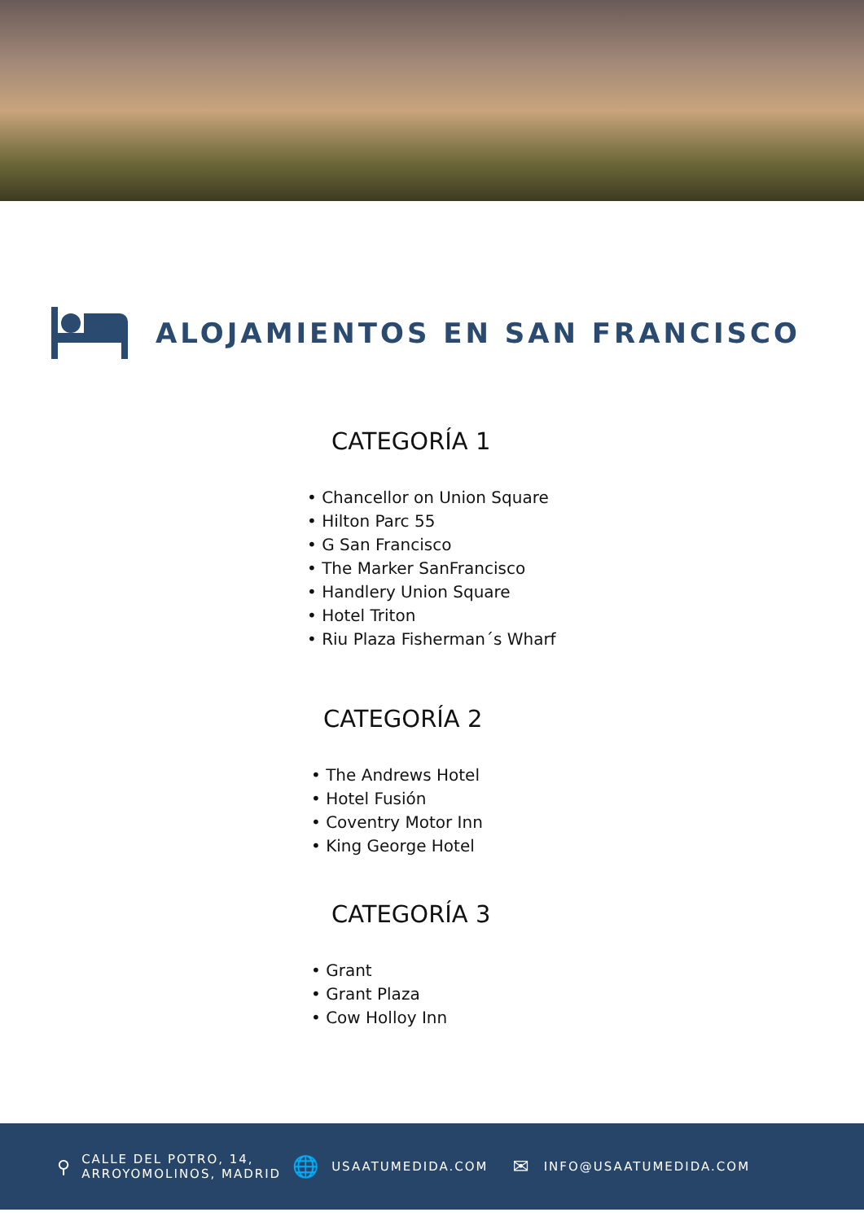ALOJAMIENTOS EN SAN FRANCISCO
CATEGORÍA 1
• Chancellor on Union Square
• Hilton Parc 55
• G San Francisco
• The Marker SanFrancisco
• Handlery Union Square
• Hotel Triton
• Riu Plaza Fisherman´s Wharf
CATEGORÍA 2
• The Andrews Hotel
• Hotel Fusión
• Coventry Motor Inn
• King George Hotel
CATEGORÍA 3
• Grant
• Grant Plaza
• Cow Holloy Inn
⚲
CALLE DEL POTRO, 14,
ARROYOMOLINOS, MADRID
🌐
USAATUMEDIDA.COM
✉
INFO@USAATUMEDIDA.COM